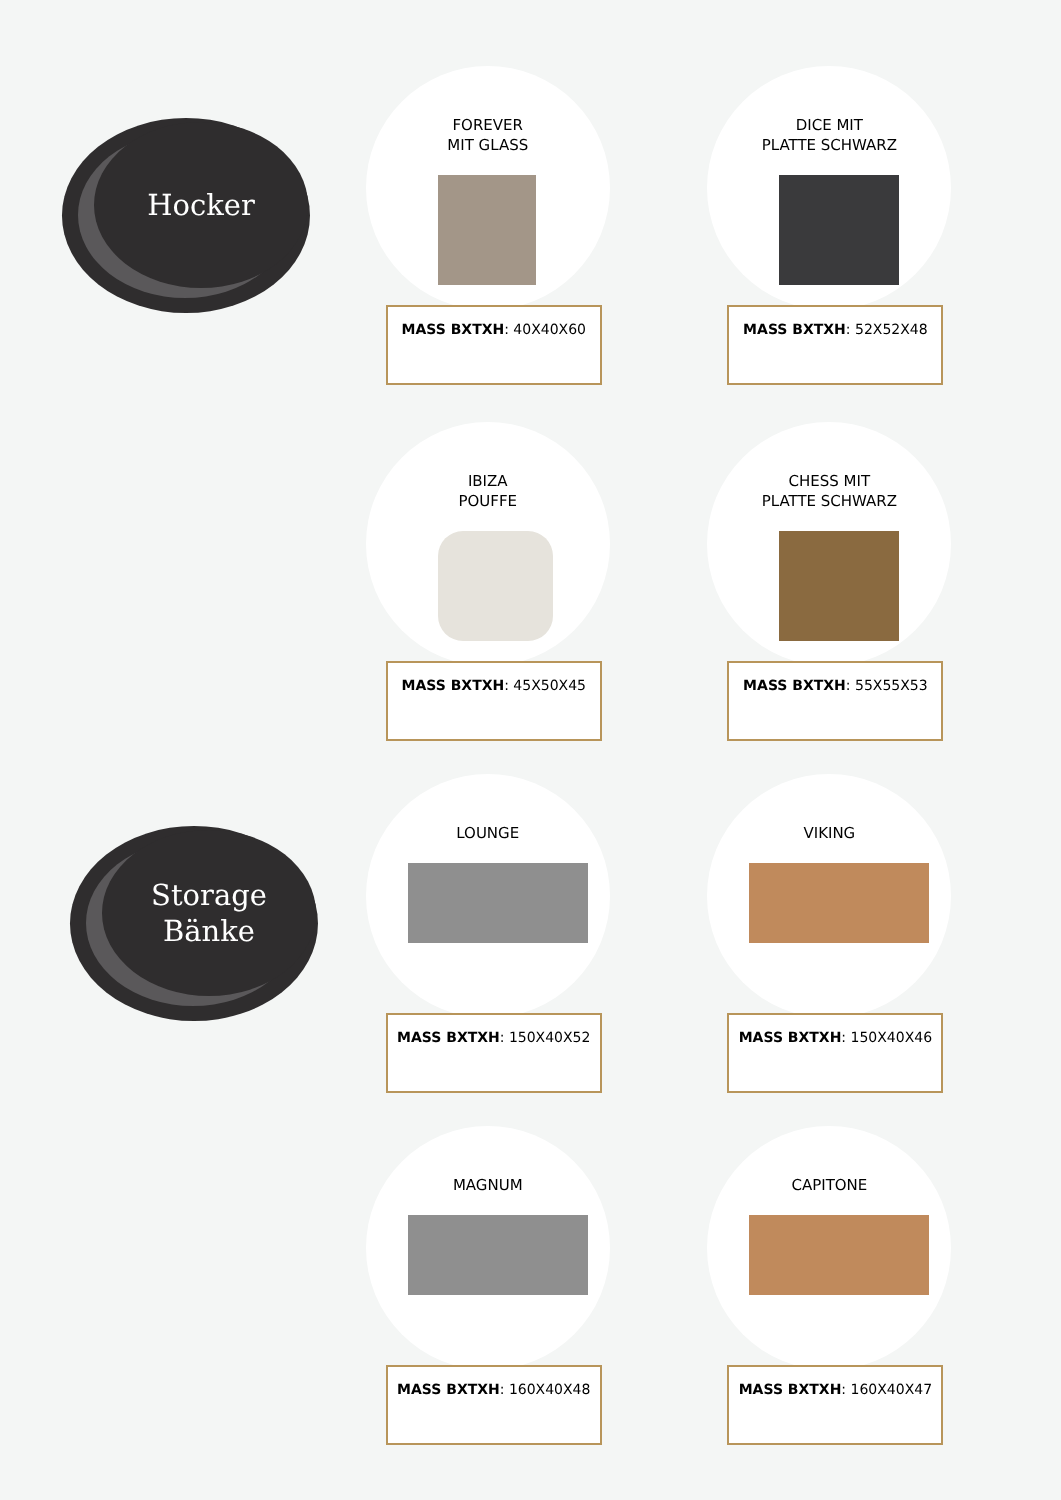Hocker
FOREVER
MIT GLASS
MASS BXTXH: 40X40X60
DICE MIT
PLATTE SCHWARZ
MASS BXTXH: 52X52X48
IBIZA
POUFFE
MASS BXTXH: 45X50X45
CHESS MIT
PLATTE SCHWARZ
MASS BXTXH: 55X55X53
Storage
Bänke
LOUNGE
MASS BXTXH: 150X40X52
VIKING
MASS BXTXH: 150X40X46
MAGNUM
MASS BXTXH: 160X40X48
CAPITONE
MASS BXTXH: 160X40X47